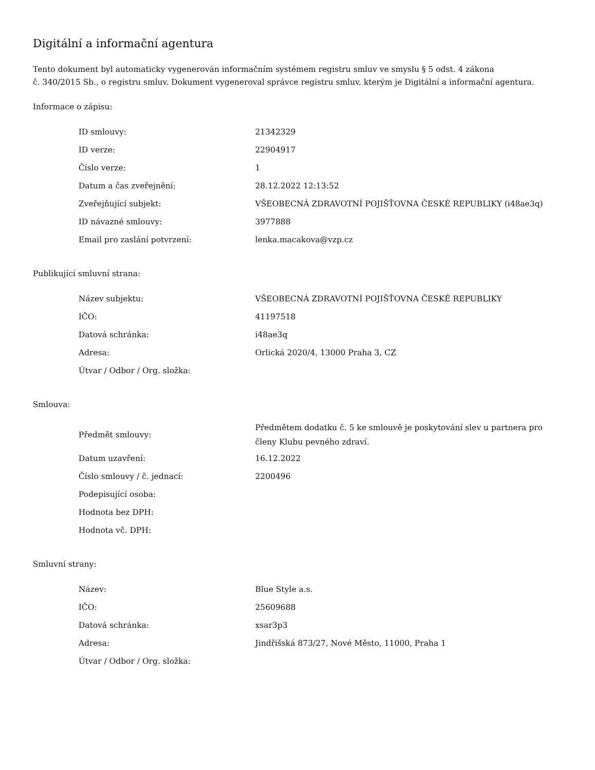Digitální a informační agentura
Tento dokument byl automaticky vygenerován informačním systémem registru smluv ve smyslu § 5 odst. 4 zákona
č. 340/2015 Sb., o registru smluv. Dokument vygeneroval správce registru smluv, kterým je Digitální a informační agentura.
Informace o zápisu:
| ID smlouvy: | 21342329 |
| ID verze: | 22904917 |
| Číslo verze: | 1 |
| Datum a čas zveřejnění: | 28.12.2022 12:13:52 |
| Zveřejňující subjekt: | VŠEOBECNÁ ZDRAVOTNÍ POJIŠŤOVNA ČESKÉ REPUBLIKY (i48ae3q) |
| ID návazné smlouvy: | 3977888 |
| Email pro zaslání potvrzení: | lenka.macakova@vzp.cz |
Publikující smluvní strana:
| Název subjektu: | VŠEOBECNÁ ZDRAVOTNÍ POJIŠŤOVNA ČESKÉ REPUBLIKY |
| IČO: | 41197518 |
| Datová schránka: | i48ae3q |
| Adresa: | Orlická 2020/4, 13000 Praha 3, CZ |
| Útvar / Odbor / Org. složka: | |
Smlouva:
| Předmět smlouvy: | Předmětem dodatku č. 5 ke smlouvě je poskytování slev u partnera pro členy Klubu pevného zdraví. |
| Datum uzavření: | 16.12.2022 |
| Číslo smlouvy / č. jednací: | 2200496 |
| Podepisující osoba: | |
| Hodnota bez DPH: | |
| Hodnota vč. DPH: | |
Smluvní strany:
| Název: | Blue Style a.s. |
| IČO: | 25609688 |
| Datová schránka: | xsar3p3 |
| Adresa: | Jindřišská 873/27, Nové Město, 11000, Praha 1 |
| Útvar / Odbor / Org. složka: | |